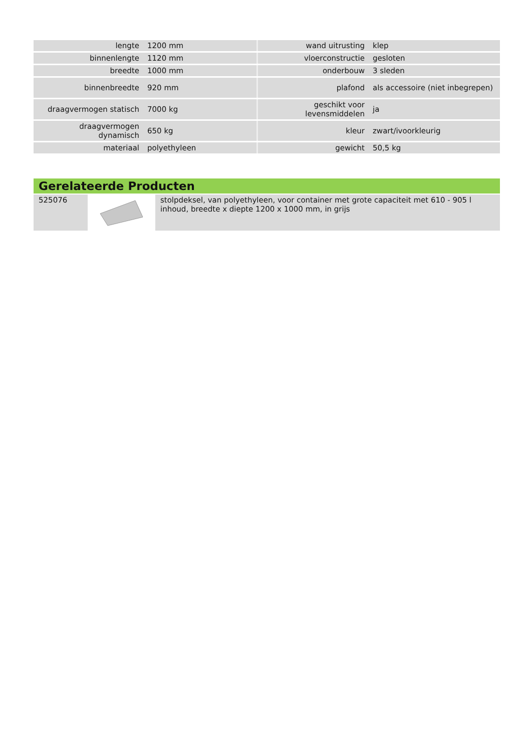| lengte | 1200 mm | wand uitrusting | klep |
| binnenlengte | 1120 mm | vloerconstructie | gesloten |
| breedte | 1000 mm | onderbouw | 3 sleden |
| binnenbreedte | 920 mm | plafond | als accessoire (niet inbegrepen) |
| draagvermogen statisch | 7000 kg | geschikt voor levensmiddelen | ja |
| draagvermogen dynamisch | 650 kg | kleur | zwart/ivoorkleurig |
| materiaal | polyethyleen | gewicht | 50,5 kg |
Gerelateerde Producten
| 525076 | | stolpdeksel, van polyethyleen, voor container met grote capaciteit met 610 - 905 l inhoud, breedte x diepte 1200 x 1000 mm, in grijs |